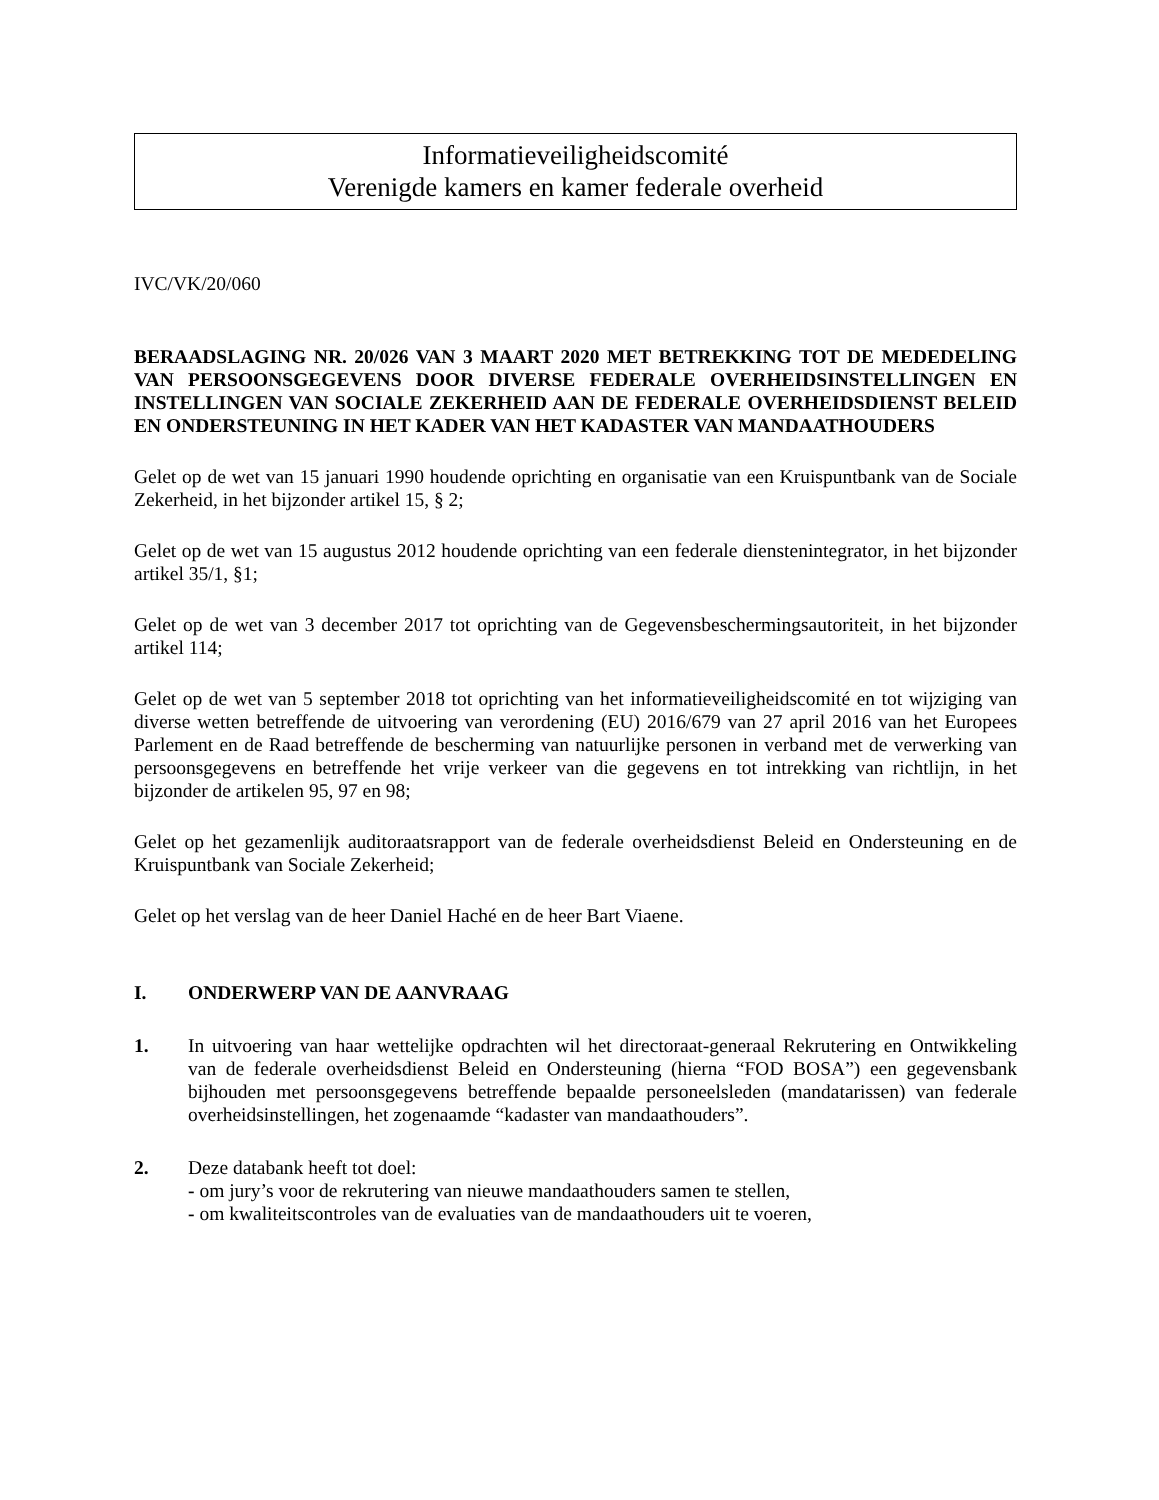Informatieveiligheidscomité
Verenigde kamers en kamer federale overheid
IVC/VK/20/060
BERAADSLAGING NR. 20/026 VAN 3 MAART 2020 MET BETREKKING TOT DE MEDEDELING VAN PERSOONSGEGEVENS DOOR DIVERSE FEDERALE OVERHEIDSINSTELLINGEN EN INSTELLINGEN VAN SOCIALE ZEKERHEID AAN DE FEDERALE OVERHEIDSDIENST BELEID EN ONDERSTEUNING IN HET KADER VAN HET KADASTER VAN MANDAATHOUDERS
Gelet op de wet van 15 januari 1990 houdende oprichting en organisatie van een Kruispuntbank van de Sociale Zekerheid, in het bijzonder artikel 15, § 2;
Gelet op de wet van 15 augustus 2012 houdende oprichting van een federale dienstenintegrator, in het bijzonder artikel 35/1, §1;
Gelet op de wet van 3 december 2017 tot oprichting van de Gegevensbeschermingsautoriteit, in het bijzonder artikel 114;
Gelet op de wet van 5 september 2018 tot oprichting van het informatieveiligheidscomité en tot wijziging van diverse wetten betreffende de uitvoering van verordening (EU) 2016/679 van 27 april 2016 van het Europees Parlement en de Raad betreffende de bescherming van natuurlijke personen in verband met de verwerking van persoonsgegevens en betreffende het vrije verkeer van die gegevens en tot intrekking van richtlijn, in het bijzonder de artikelen 95, 97 en 98;
Gelet op het gezamenlijk auditoraatsrapport van de federale overheidsdienst Beleid en Ondersteuning en de Kruispuntbank van Sociale Zekerheid;
Gelet op het verslag van de heer Daniel Haché en de heer Bart Viaene.
I. ONDERWERP VAN DE AANVRAAG
1. In uitvoering van haar wettelijke opdrachten wil het directoraat-generaal Rekrutering en Ontwikkeling van de federale overheidsdienst Beleid en Ondersteuning (hierna “FOD BOSA”) een gegevensbank bijhouden met persoonsgegevens betreffende bepaalde personeelsleden (mandatarissen) van federale overheidsinstellingen, het zogenaamde “kadaster van mandaathouders”.
2. Deze databank heeft tot doel:
- om jury’s voor de rekrutering van nieuwe mandaathouders samen te stellen,
- om kwaliteitscontroles van de evaluaties van de mandaathouders uit te voeren,